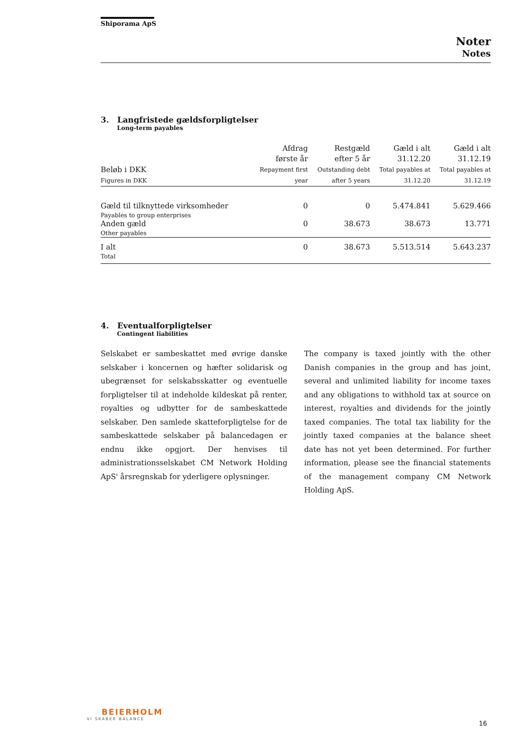Shiporama ApS
Noter
Notes
3. Langfristede gældsforpligtelser
Long-term payables
| Beløb i DKK Figures in DKK | Afdrag første år Repayment first year | Restgæld efter 5 år Outstanding debt after 5 years | Gæld i alt 31.12.20 Total payables at 31.12.20 | Gæld i alt 31.12.19 Total payables at 31.12.19 |
| --- | --- | --- | --- | --- |
| Gæld til tilknyttede virksomheder Payables to group enterprises | 0 | 0 | 5.474.841 | 5.629.466 |
| Anden gæld Other payables | 0 | 38.673 | 38.673 | 13.771 |
| I alt Total | 0 | 38.673 | 5.513.514 | 5.643.237 |
4. Eventualforpligtelser
Contingent liabilities
Selskabet er sambeskattet med øvrige danske selskaber i koncernen og hæfter solidarisk og ubegrænset for selskabsskatter og eventuelle forpligtelser til at indeholde kildeskat på renter, royalties og udbytter for de sambeskattede selskaber. Den samlede skatteforpligtelse for de sambeskattede selskaber på balancedagen er endnu ikke opgjort. Der henvises til administrationsselskabet CM Network Holding ApS' årsregnskab for yderligere oplysninger.
The company is taxed jointly with the other Danish companies in the group and has joint, several and unlimited liability for income taxes and any obligations to withhold tax at source on interest, royalties and dividends for the jointly taxed companies. The total tax liability for the jointly taxed companies at the balance sheet date has not yet been determined. For further information, please see the financial statements of the management company CM Network Holding ApS.
BEIERHOLM
VI SKABER BALANCE
16